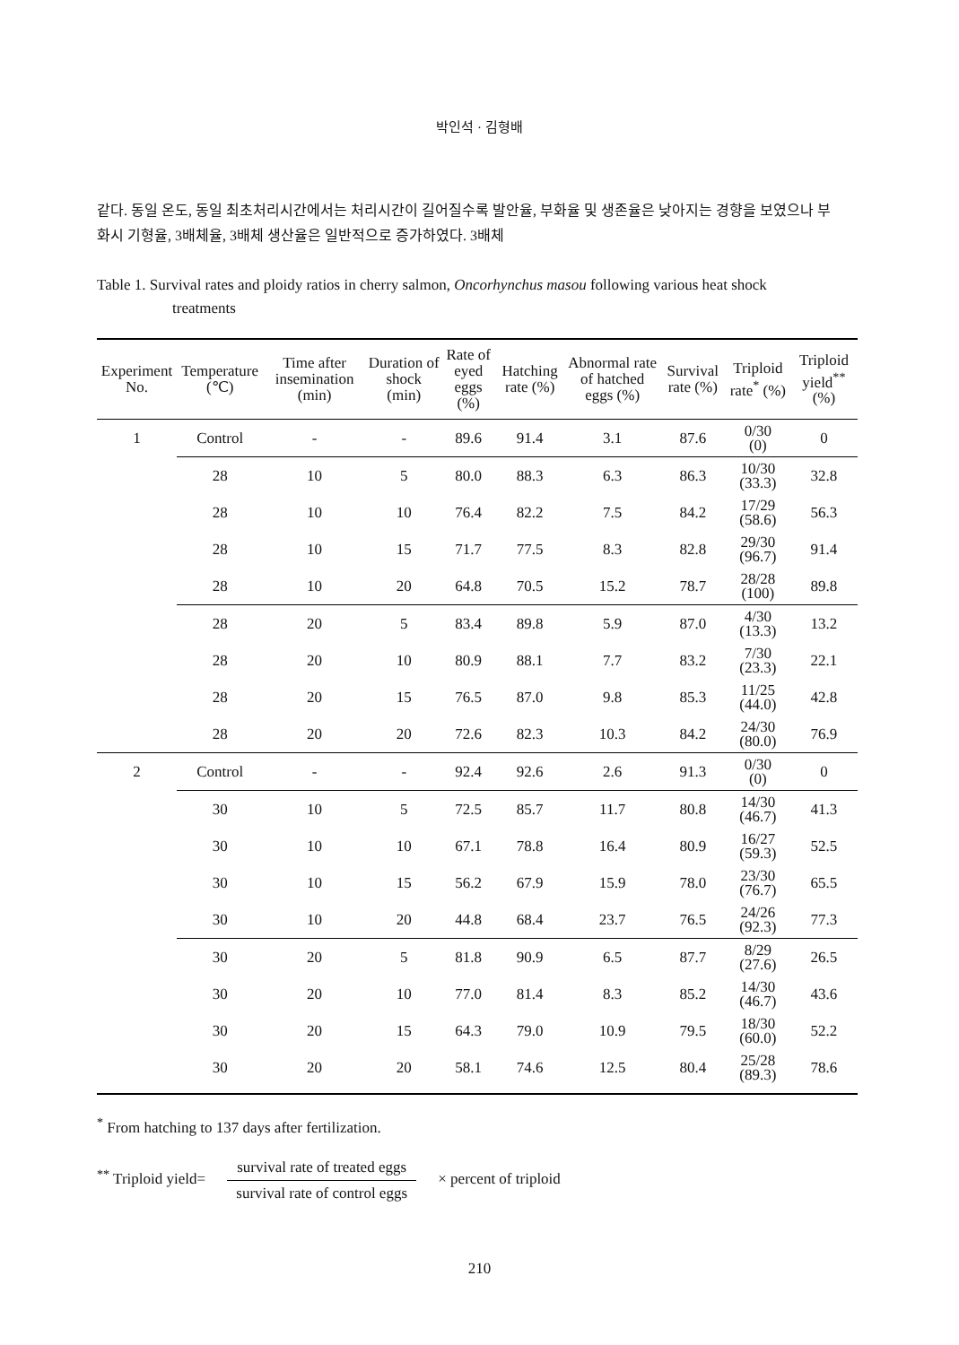박인석 · 김형배
같다. 동일 온도, 동일 최초처리시간에서는 처리시간이 길어질수록 발안율, 부화율 및 생존율은 낮아지는 경향을 보였으나 부화시 기형율, 3배체율, 3배체 생산율은 일반적으로 증가하였다. 3배체
Table 1. Survival rates and ploidy ratios in cherry salmon, Oncorhynchus masou following various heat shock treatments
| Experiment No. | Temperature (℃) | Time after insemination (min) | Duration of shock (min) | Rate of eyed eggs (%) | Hatching rate (%) | Abnormal rate of hatched eggs (%) | Survival rate (%) | Triploid rate<sup>*</sup> (%) | Triploid yield<sup>**</sup> (%) |
| --- | --- | --- | --- | --- | --- | --- | --- | --- | --- |
| 1 | Control | - | - | 89.6 | 91.4 | 3.1 | 87.6 | 0/30 (0) | 0 |
| | 28 | 10 | 5 | 80.0 | 88.3 | 6.3 | 86.3 | 10/30 (33.3) | 32.8 |
| | 28 | 10 | 10 | 76.4 | 82.2 | 7.5 | 84.2 | 17/29 (58.6) | 56.3 |
| | 28 | 10 | 15 | 71.7 | 77.5 | 8.3 | 82.8 | 29/30 (96.7) | 91.4 |
| | 28 | 10 | 20 | 64.8 | 70.5 | 15.2 | 78.7 | 28/28 (100) | 89.8 |
| | 28 | 20 | 5 | 83.4 | 89.8 | 5.9 | 87.0 | 4/30 (13.3) | 13.2 |
| | 28 | 20 | 10 | 80.9 | 88.1 | 7.7 | 83.2 | 7/30 (23.3) | 22.1 |
| | 28 | 20 | 15 | 76.5 | 87.0 | 9.8 | 85.3 | 11/25 (44.0) | 42.8 |
| | 28 | 20 | 20 | 72.6 | 82.3 | 10.3 | 84.2 | 24/30 (80.0) | 76.9 |
| 2 | Control | - | - | 92.4 | 92.6 | 2.6 | 91.3 | 0/30 (0) | 0 |
| | 30 | 10 | 5 | 72.5 | 85.7 | 11.7 | 80.8 | 14/30 (46.7) | 41.3 |
| | 30 | 10 | 10 | 67.1 | 78.8 | 16.4 | 80.9 | 16/27 (59.3) | 52.5 |
| | 30 | 10 | 15 | 56.2 | 67.9 | 15.9 | 78.0 | 23/30 (76.7) | 65.5 |
| | 30 | 10 | 20 | 44.8 | 68.4 | 23.7 | 76.5 | 24/26 (92.3) | 77.3 |
| | 30 | 20 | 5 | 81.8 | 90.9 | 6.5 | 87.7 | 8/29 (27.6) | 26.5 |
| | 30 | 20 | 10 | 77.0 | 81.4 | 8.3 | 85.2 | 14/30 (46.7) | 43.6 |
| | 30 | 20 | 15 | 64.3 | 79.0 | 10.9 | 79.5 | 18/30 (60.0) | 52.2 |
| | 30 | 20 | 20 | 58.1 | 74.6 | 12.5 | 80.4 | 25/28 (89.3) | 78.6 |
<sup>*</sup> From hatching to 137 days after fertilization.
<sup>**</sup> Triploid yield= survival rate of treated eggs survival rate of control eggs × percent of triploid
210